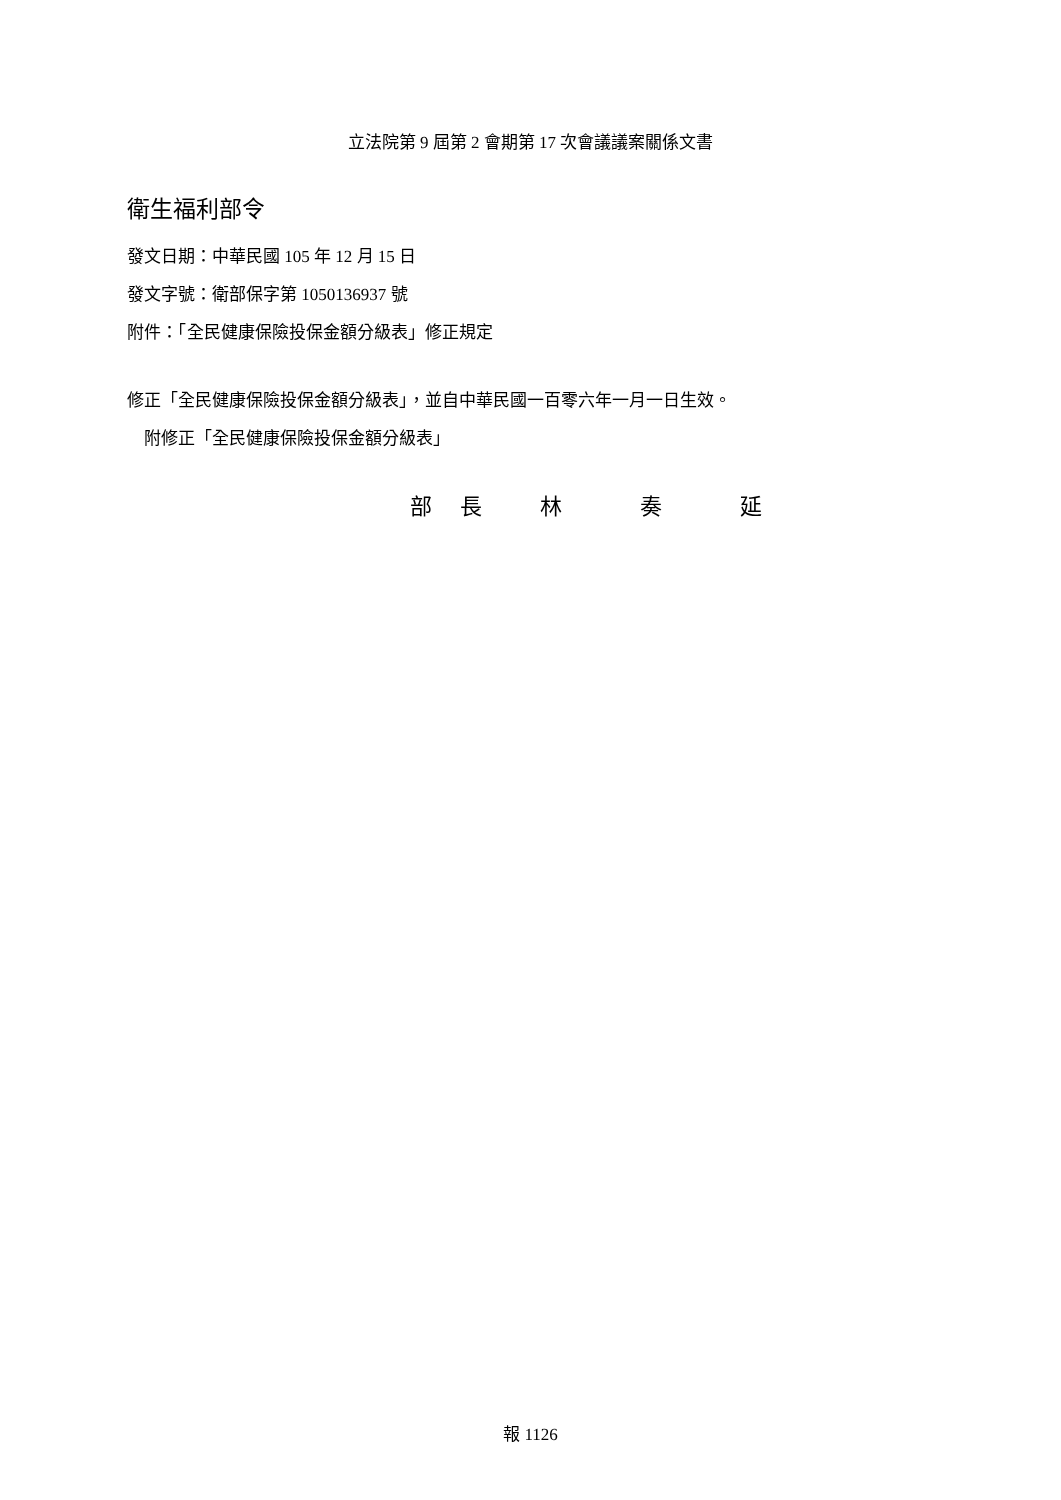立法院第 9 屆第 2 會期第 17 次會議議案關係文書
衛生福利部令
發文日期：中華民國 105 年 12 月 15 日
發文字號：衛部保字第 1050136937 號
附件：「全民健康保險投保金額分級表」修正規定
修正「全民健康保險投保金額分級表」，並自中華民國一百零六年一月一日生效。
　附修正「全民健康保險投保金額分級表」
部長林奏延
報 1126